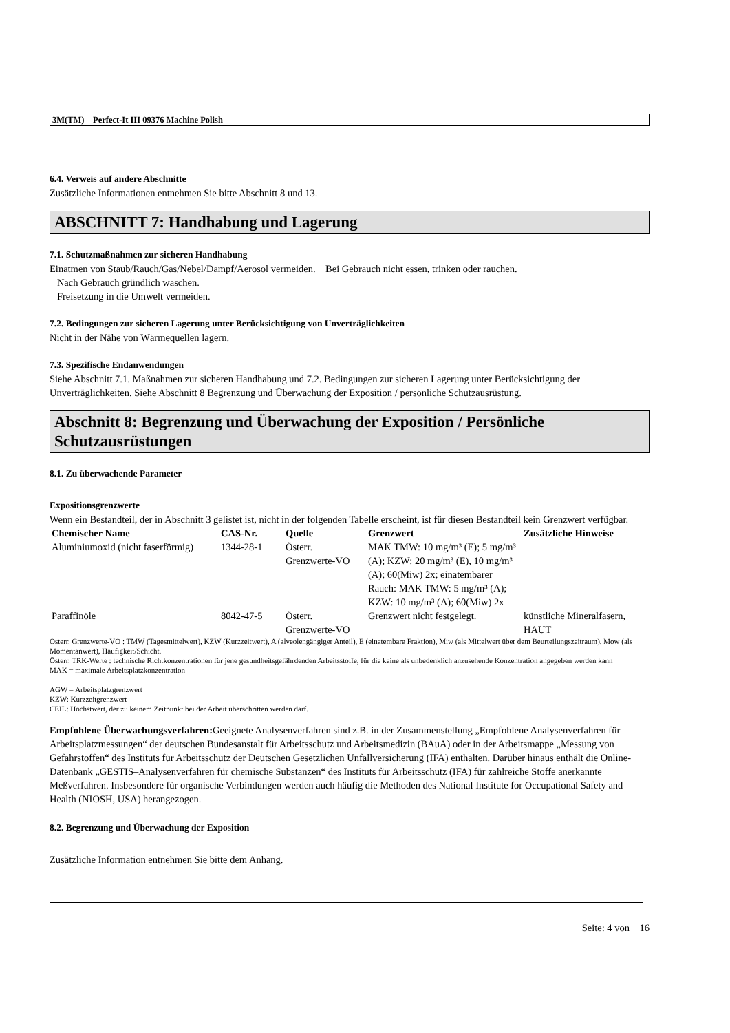3M(TM) Perfect-It III 09376 Machine Polish
6.4. Verweis auf andere Abschnitte
Zusätzliche Informationen entnehmen Sie bitte Abschnitt 8 und 13.
ABSCHNITT 7: Handhabung und Lagerung
7.1. Schutzmaßnahmen zur sicheren Handhabung
Einatmen von Staub/Rauch/Gas/Nebel/Dampf/Aerosol vermeiden. Bei Gebrauch nicht essen, trinken oder rauchen.
Nach Gebrauch gründlich waschen.
Freisetzung in die Umwelt vermeiden.
7.2. Bedingungen zur sicheren Lagerung unter Berücksichtigung von Unverträglichkeiten
Nicht in der Nähe von Wärmequellen lagern.
7.3. Spezifische Endanwendungen
Siehe Abschnitt 7.1. Maßnahmen zur sicheren Handhabung und 7.2. Bedingungen zur sicheren Lagerung unter Berücksichtigung der Unverträglichkeiten. Siehe Abschnitt 8 Begrenzung und Überwachung der Exposition / persönliche Schutzausrüstung.
Abschnitt 8: Begrenzung und Überwachung der Exposition / Persönliche Schutzausrüstungen
8.1. Zu überwachende Parameter
Expositionsgrenzwerte
Wenn ein Bestandteil, der in Abschnitt 3 gelistet ist, nicht in der folgenden Tabelle erscheint, ist für diesen Bestandteil kein Grenzwert verfügbar.
| Chemischer Name | CAS-Nr. | Quelle | Grenzwert | Zusätzliche Hinweise |
| --- | --- | --- | --- | --- |
| Aluminiumoxid (nicht faserförmig) | 1344-28-1 | Österr. Grenzwerte-VO | MAK TMW: 10 mg/m³ (E); 5 mg/m³ (A); KZW: 20 mg/m³ (E), 10 mg/m³ (A); 60(Miw) 2x; einatembarer Rauch: MAK TMW: 5 mg/m³ (A); KZW: 10 mg/m³ (A); 60(Miw) 2x | |
| Paraffinöle | 8042-47-5 | Österr. Grenzwerte-VO | Grenzwert nicht festgelegt. | künstliche Mineralfasern, HAUT |
Österr. Grenzwerte-VO : TMW (Tagesmittelwert), KZW (Kurzzeitwert), A (alveolengängiger Anteil), E (einatembare Fraktion), Miw (als Mittelwert über dem Beurteilungszeitraum), Mow (als Momentanwert), Häufigkeit/Schicht.
Österr. TRK-Werte : technische Richtkonzentrationen für jene gesundheitsgefährdenden Arbeitsstoffe, für die keine als unbedenklich anzusehende Konzentration angegeben werden kann
MAK = maximale Arbeitsplatzkonzentration
AGW = Arbeitsplatzgrenzwert
KZW: Kurzzeitgrenzwert
CEIL: Höchstwert, der zu keinem Zeitpunkt bei der Arbeit überschritten werden darf.
Empfohlene Überwachungsverfahren: Geeignete Analysenverfahren sind z.B. in der Zusammenstellung „Empfohlene Analysenverfahren für Arbeitsplatzmessungen“ der deutschen Bundesanstalt für Arbeitsschutz und Arbeitsmedizin (BAuA) oder in der Arbeitsmappe „Messung von Gefahrstoffen“ des Instituts für Arbeitsschutz der Deutschen Gesetzlichen Unfallversicherung (IFA) enthalten. Darüber hinaus enthält die Online-Datenbank „GESTIS–Analysenverfahren für chemische Substanzen“ des Instituts für Arbeitsschutz (IFA) für zahlreiche Stoffe anerkannte Meßverfahren. Insbesondere für organische Verbindungen werden auch häufig die Methoden des National Institute for Occupational Safety and Health (NIOSH, USA) herangezogen.
8.2. Begrenzung und Überwachung der Exposition
Zusätzliche Information entnehmen Sie bitte dem Anhang.
Seite: 4 von 16